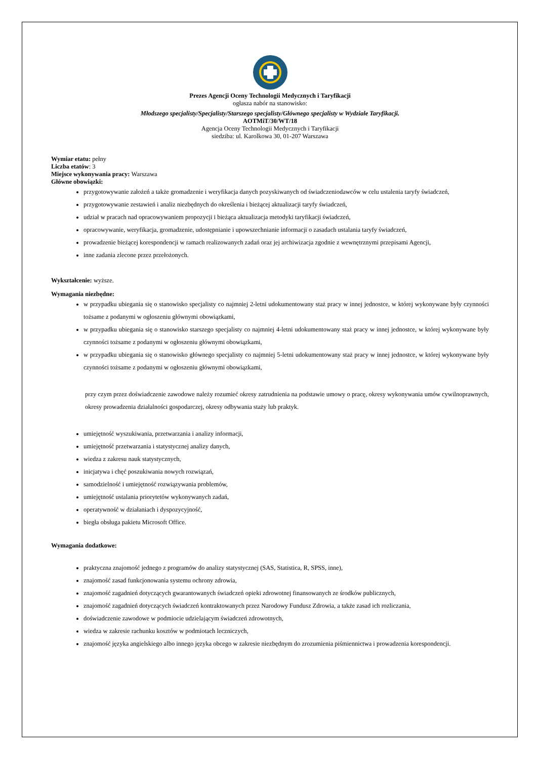Prezes Agencji Oceny Technologii Medycznych i Taryfikacji
ogłasza nabór na stanowisko:
Młodszego specjalisty/Specjalisty/Starszego specjalisty/Głównego specjalisty w Wydziale Taryfikacji.
AOTMiT/30/WT/18
Agencja Oceny Technologii Medycznych i Taryfikacji
siedziba: ul. Karolkowa 30, 01-207 Warszawa
Wymiar etatu: pełny
Liczba etatów: 3
Miejsce wykonywania pracy: Warszawa
Główne obowiązki:
przygotowywanie założeń a także gromadzenie i weryfikacja danych pozyskiwanych od świadczeniodawców w celu ustalenia taryfy świadczeń,
przygotowywanie zestawień i analiz niezbędnych do określenia i bieżącej aktualizacji taryfy świadczeń,
udział w pracach nad opracowywaniem propozycji i bieżąca aktualizacja metodyki taryfikacji świadczeń,
opracowywanie, weryfikacja, gromadzenie, udostępnianie i upowszechnianie informacji o zasadach ustalania taryfy świadczeń,
prowadzenie bieżącej korespondencji w ramach realizowanych zadań oraz jej archiwizacja zgodnie z wewnętrznymi przepisami Agencji,
inne zadania zlecone przez przełożonych.
Wykształcenie: wyższe.
Wymagania niezbędne:
w przypadku ubiegania się o stanowisko specjalisty co najmniej 2-letni udokumentowany staż pracy w innej jednostce, w której wykonywane były czynności tożsame z podanymi w ogłoszeniu głównymi obowiązkami,
w przypadku ubiegania się o stanowisko starszego specjalisty co najmniej 4-letni udokumentowany staż pracy w innej jednostce, w której wykonywane były czynności tożsame z podanymi w ogłoszeniu głównymi obowiązkami,
w przypadku ubiegania się o stanowisko głównego specjalisty co najmniej 5-letni udokumentowany staż pracy w innej jednostce, w której wykonywane były czynności tożsame z podanymi w ogłoszeniu głównymi obowiązkami,
przy czym przez doświadczenie zawodowe należy rozumieć okresy zatrudnienia na podstawie umowy o pracę, okresy wykonywania umów cywilnoprawnych, okresy prowadzenia działalności gospodarczej, okresy odbywania staży lub praktyk.
umiejętność wyszukiwania, przetwarzania i analizy informacji,
umiejętność przetwarzania i statystycznej analizy danych,
wiedza z zakresu nauk statystycznych,
inicjatywa i chęć poszukiwania nowych rozwiązań,
samodzielność i umiejętność rozwiązywania problemów,
umiejętność ustalania priorytetów wykonywanych zadań,
operatywność w działaniach i dyspozycyjność,
biegła obsługa pakietu Microsoft Office.
Wymagania dodatkowe:
praktyczna znajomość jednego z programów do analizy statystycznej (SAS, Statistica, R, SPSS, inne),
znajomość zasad funkcjonowania systemu ochrony zdrowia,
znajomość zagadnień dotyczących gwarantowanych świadczeń opieki zdrowotnej finansowanych ze środków publicznych,
znajomość zagadnień dotyczących świadczeń kontraktowanych przez Narodowy Fundusz Zdrowia, a także zasad ich rozliczania,
doświadczenie zawodowe w podmiocie udzielającym świadczeń zdrowotnych,
wiedza w zakresie rachunku kosztów w podmiotach leczniczych,
znajomość języka angielskiego albo innego języka obcego w zakresie niezbędnym do zrozumienia piśmiennictwa i prowadzenia korespondencji.